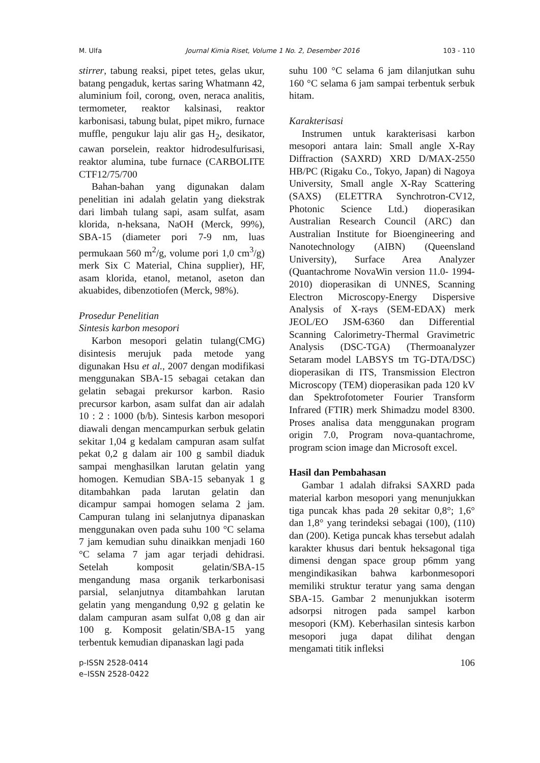M. Ulfa Journal Kimia Riset, Volume 1 No. 2, Desember 2016 103 - 110
stirrer, tabung reaksi, pipet tetes, gelas ukur, batang pengaduk, kertas saring Whatmann 42, aluminium foil, corong, oven, neraca analitis, termometer, reaktor kalsinasi, reaktor karbonisasi, tabung bulat, pipet mikro, furnace muffle, pengukur laju alir gas H<sub>2</sub>, desikator, cawan porselein, reaktor hidrodesulfurisasi, reaktor alumina, tube furnace (CARBOLITE CTF12/75/700
Bahan-bahan yang digunakan dalam penelitian ini adalah gelatin yang diekstrak dari limbah tulang sapi, asam sulfat, asam klorida, n-heksana, NaOH (Merck, 99%), SBA-15 (diameter pori 7-9 nm, luas permukaan 560 m<sup>2</sup>/g, volume pori 1,0 cm<sup>3</sup>/g) merk Six C Material, China supplier), HF, asam klorida, etanol, metanol, aseton dan akuabides, dibenzotiofen (Merck, 98%).
Prosedur Penelitian
Sintesis karbon mesopori
Karbon mesopori gelatin tulang(CMG) disintesis merujuk pada metode yang digunakan Hsu et al., 2007 dengan modifikasi menggunakan SBA-15 sebagai cetakan dan gelatin sebagai prekursor karbon. Rasio precursor karbon, asam sulfat dan air adalah 10 : 2 : 1000 (b/b). Sintesis karbon mesopori diawali dengan mencampurkan serbuk gelatin sekitar 1,04 g kedalam campuran asam sulfat pekat 0,2 g dalam air 100 g sambil diaduk sampai menghasilkan larutan gelatin yang homogen. Kemudian SBA-15 sebanyak 1 g ditambahkan pada larutan gelatin dan dicampur sampai homogen selama 2 jam. Campuran tulang ini selanjutnya dipanaskan menggunakan oven pada suhu 100 °C selama 7 jam kemudian suhu dinaikkan menjadi 160 °C selama 7 jam agar terjadi dehidrasi. Setelah komposit gelatin/SBA-15 mengandung masa organik terkarbonisasi parsial, selanjutnya ditambahkan larutan gelatin yang mengandung 0,92 g gelatin ke dalam campuran asam sulfat 0,08 g dan air 100 g. Komposit gelatin/SBA-15 yang terbentuk kemudian dipanaskan lagi pada
suhu 100 °C selama 6 jam dilanjutkan suhu 160 °C selama 6 jam sampai terbentuk serbuk hitam.
Karakterisasi
Instrumen untuk karakterisasi karbon mesopori antara lain: Small angle X-Ray Diffraction (SAXRD) XRD D/MAX-2550 HB/PC (Rigaku Co., Tokyo, Japan) di Nagoya University, Small angle X-Ray Scattering (SAXS) (ELETTRA Synchrotron-CV12, Photonic Science Ltd.) dioperasikan Australian Research Council (ARC) dan Australian Institute for Bioengineering and Nanotechnology (AIBN) (Queensland University), Surface Area Analyzer (Quantachrome NovaWin version 11.0- 1994-2010) dioperasikan di UNNES, Scanning Electron Microscopy-Energy Dispersive Analysis of X-rays (SEM-EDAX) merk JEOL/EO JSM-6360 dan Differential Scanning Calorimetry-Thermal Gravimetric Analysis (DSC-TGA) (Thermoanalyzer Setaram model LABSYS tm TG-DTA/DSC) dioperasikan di ITS, Transmission Electron Microscopy (TEM) dioperasikan pada 120 kV dan Spektrofotometer Fourier Transform Infrared (FTIR) merk Shimadzu model 8300. Proses analisa data menggunakan program origin 7.0, Program nova-quantachrome, program scion image dan Microsoft excel.
Hasil dan Pembahasan
Gambar 1 adalah difraksi SAXRD pada material karbon mesopori yang menunjukkan tiga puncak khas pada 2θ sekitar 0,8°; 1,6° dan 1,8° yang terindeksi sebagai (100), (110) dan (200). Ketiga puncak khas tersebut adalah karakter khusus dari bentuk heksagonal tiga dimensi dengan space group p6mm yang mengindikasikan bahwa karbonmesopori memiliki struktur teratur yang sama dengan SBA-15. Gambar 2 menunjukkan isoterm adsorpsi nitrogen pada sampel karbon mesopori (KM). Keberhasilan sintesis karbon mesopori juga dapat dilihat dengan mengamati titik infleksi
p-ISSN 2528-0414
e–ISSN 2528-0422
106